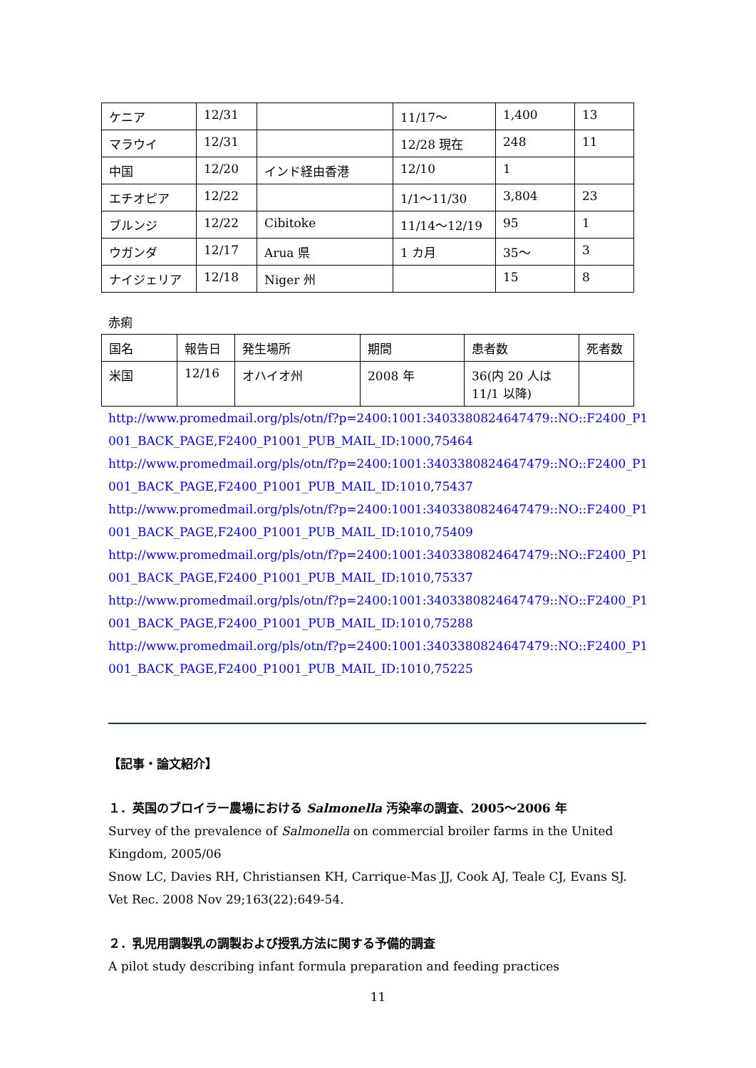| ケニア | 12/31 | | 11/17～ | 1,400 | 13 |
| マラウイ | 12/31 | | 12/28 現在 | 248 | 11 |
| 中国 | 12/20 | インド経由香港 | 12/10 | 1 | |
| エチオピア | 12/22 | | 1/1～11/30 | 3,804 | 23 |
| ブルンジ | 12/22 | Cibitoke | 11/14～12/19 | 95 | 1 |
| ウガンダ | 12/17 | Arua 県 | 1 カ月 | 35～ | 3 |
| ナイジェリア | 12/18 | Niger 州 | | 15 | 8 |
赤痢
| 国名 | 報告日 | 発生場所 | 期間 | 患者数 | 死者数 |
| 米国 | 12/16 | オハイオ州 | 2008 年 | 36(内 20 人は 11/1 以降) | |
http://www.promedmail.org/pls/otn/f?p=2400:1001:3403380824647479::NO::F2400_P1001_BACK_PAGE,F2400_P1001_PUB_MAIL_ID:1000,75464
http://www.promedmail.org/pls/otn/f?p=2400:1001:3403380824647479::NO::F2400_P1001_BACK_PAGE,F2400_P1001_PUB_MAIL_ID:1010,75437
http://www.promedmail.org/pls/otn/f?p=2400:1001:3403380824647479::NO::F2400_P1001_BACK_PAGE,F2400_P1001_PUB_MAIL_ID:1010,75409
http://www.promedmail.org/pls/otn/f?p=2400:1001:3403380824647479::NO::F2400_P1001_BACK_PAGE,F2400_P1001_PUB_MAIL_ID:1010,75337
http://www.promedmail.org/pls/otn/f?p=2400:1001:3403380824647479::NO::F2400_P1001_BACK_PAGE,F2400_P1001_PUB_MAIL_ID:1010,75288
http://www.promedmail.org/pls/otn/f?p=2400:1001:3403380824647479::NO::F2400_P1001_BACK_PAGE,F2400_P1001_PUB_MAIL_ID:1010,75225
【記事・論文紹介】
１．英国のブロイラー農場における Salmonella 汚染率の調査、2005～2006 年
Survey of the prevalence of Salmonella on commercial broiler farms in the United Kingdom, 2005/06
Snow LC, Davies RH, Christiansen KH, Carrique-Mas JJ, Cook AJ, Teale CJ, Evans SJ.
Vet Rec. 2008 Nov 29;163(22):649-54.
２．乳児用調製乳の調製および授乳方法に関する予備的調査
A pilot study describing infant formula preparation and feeding practices
11